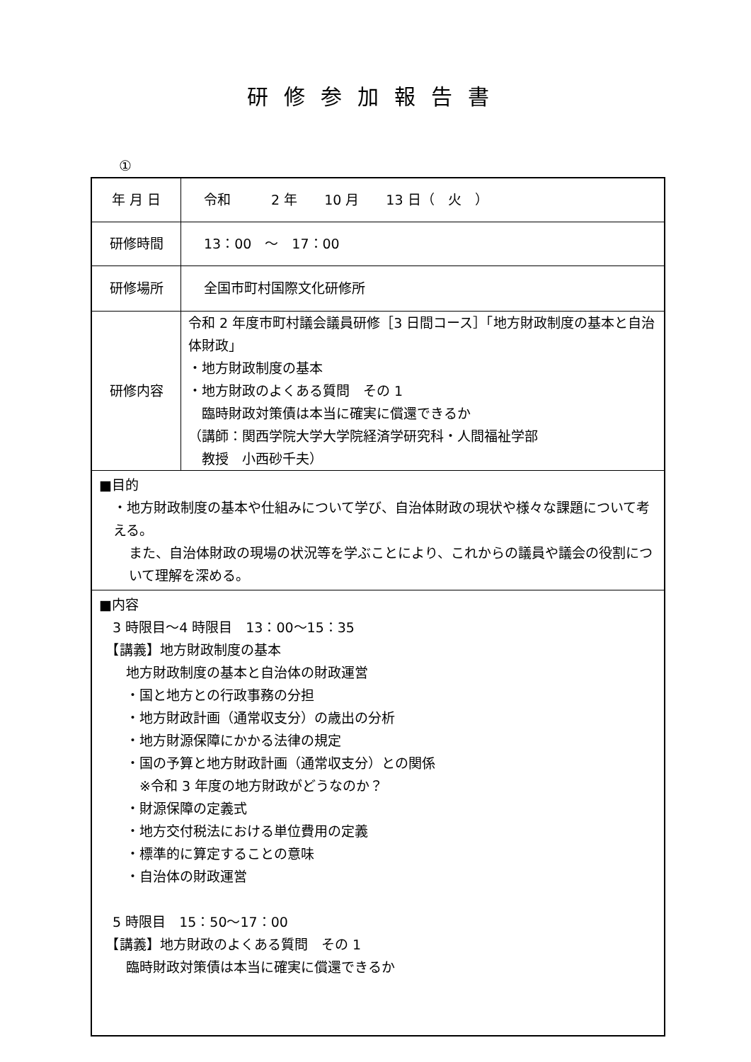研修参加報告書
①
| 年 月 日 | 令和 2 年 10 月 13 日（ 火 ） |
| 研修時間 | 13：00 ～ 17：00 |
| 研修場所 | 全国市町村国際文化研修所 |
| 研修内容 | 令和 2 年度市町村議会議員研修［3 日間コース］「地方財政制度の基本と自治体財政」 ・地方財政制度の基本 ・地方財政のよくある質問 その 1 臨時財政対策債は本当に確実に償還できるか （講師：関西学院大学大学院経済学研究科・人間福祉学部 教授 小西砂千夫） |
| ■目的 ・地方財政制度の基本や仕組みについて学び、自治体財政の現状や様々な課題について考える。 また、自治体財政の現場の状況等を学ぶことにより、これからの議員や議会の役割について理解を深める。 | |
| ■内容 3 時限目～4 時限目 13：00～15：35 【講義】地方財政制度の基本 地方財政制度の基本と自治体の財政運営 ・国と地方との行政事務の分担 ・地方財政計画（通常収支分）の歳出の分析 ・地方財源保障にかかる法律の規定 ・国の予算と地方財政計画（通常収支分）との関係 ※令和 3 年度の地方財政がどうなのか？ ・財源保障の定義式 ・地方交付税法における単位費用の定義 ・標準的に算定することの意味 ・自治体の財政運営 5 時限目 15：50～17：00 【講義】地方財政のよくある質問 その 1 臨時財政対策債は本当に確実に償還できるか | |